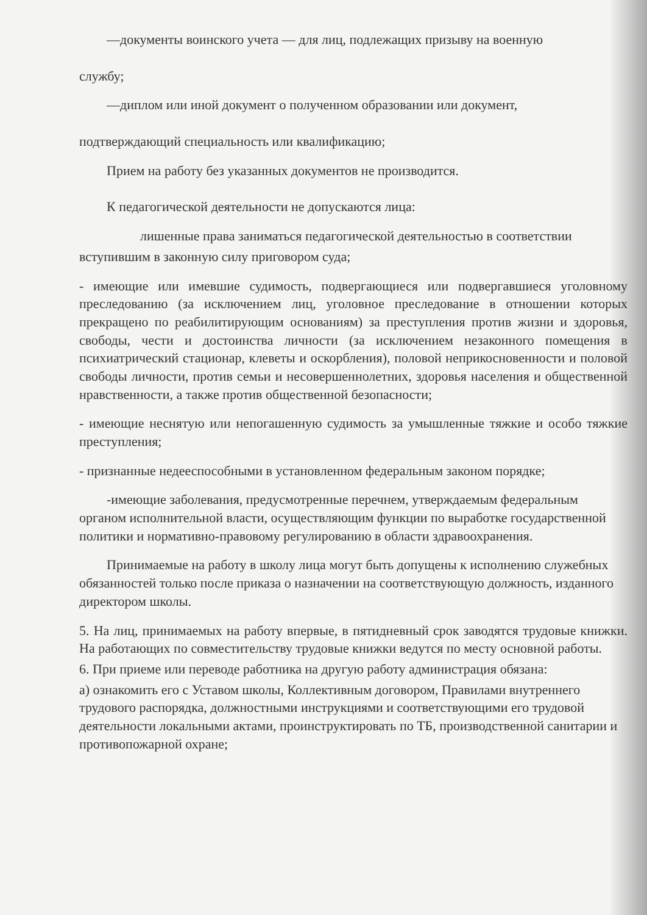—документы воинского учета — для лиц, подлежащих призыву на военную
службу;
—диплом или иной документ о полученном образовании или документ,
подтверждающий специальность или квалификацию;
Прием на работу без указанных документов не производится.
К педагогической деятельности не допускаются лица:
лишенные права заниматься педагогической деятельностью в соответствии
вступившим в законную силу приговором суда;
- имеющие или имевшие судимость, подвергающиеся или подвергавшиеся уголовному преследованию (за исключением лиц, уголовное преследование в отношении которых прекращено по реабилитирующим основаниям) за преступления против жизни и здоровья, свободы, чести и достоинства личности (за исключением незаконного помещения в психиатрический стационар, клеветы и оскорбления), половой неприкосновенности и половой свободы личности, против семьи и несовершеннолетних, здоровья населения и общественной нравственности, а также против общественной безопасности;
- имеющие неснятую или непогашенную судимость за умышленные тяжкие и особо тяжкие преступления;
- признанные недееспособными в установленном федеральным законом порядке;
-имеющие заболевания, предусмотренные перечнем, утверждаемым федеральным органом исполнительной власти, осуществляющим функции по выработке государственной политики и нормативно-правовому регулированию в области здравоохранения.
Принимаемые на работу в школу лица могут быть допущены к исполнению служебных обязанностей только после приказа о назначении на соответствующую должность, изданного директором школы.
5. На лиц, принимаемых на работу впервые, в пятидневный срок заводятся трудовые книжки. На работающих по совместительству трудовые книжки ведутся по месту основной работы.
6. При приеме или переводе работника на другую работу администрация обязана:
а) ознакомить его с Уставом школы, Коллективным договором, Правилами внутреннего трудового распорядка, должностными инструкциями и соответствующими его трудовой деятельности локальными актами, проинструктировать по ТБ, производственной санитарии и противопожарной охране;